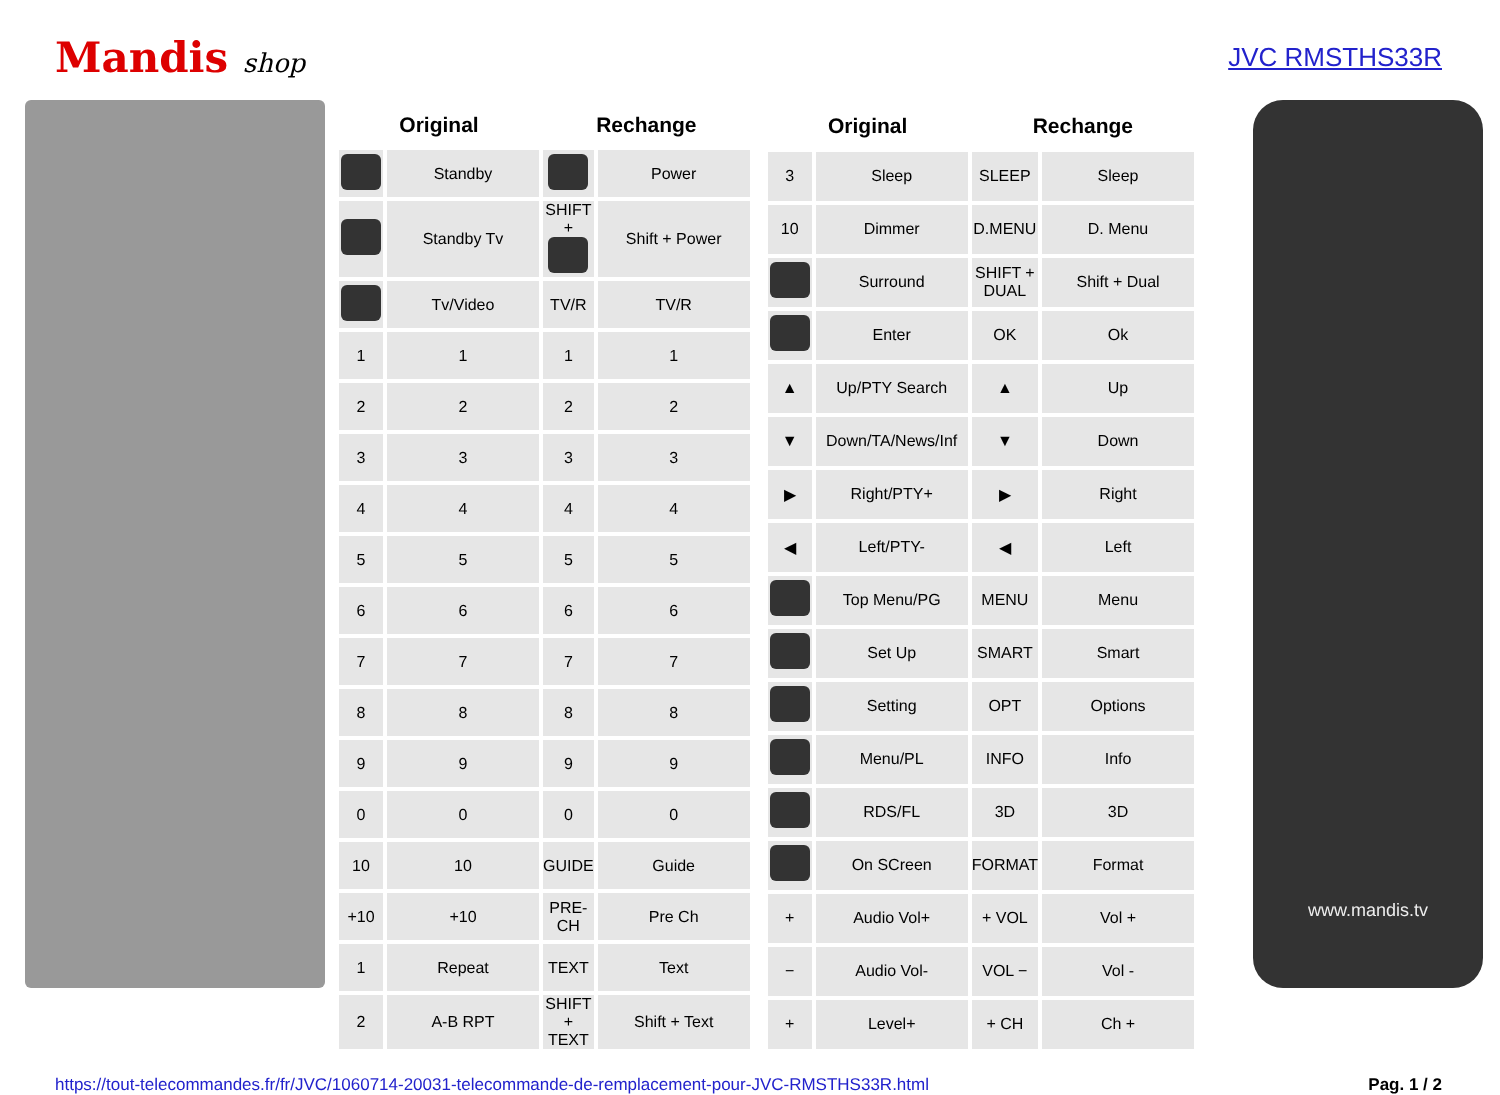Mandis shop JVC RMSTHS33R
| Original | | Rechange | |
| --- | --- | --- | --- |
| | Standby | | Power |
| | Standby Tv | SHIFT + | Shift + Power |
| | Tv/Video | TV/R | TV/R |
| 1 | 1 | 1 | 1 |
| 2 | 2 | 2 | 2 |
| 3 | 3 | 3 | 3 |
| 4 | 4 | 4 | 4 |
| 5 | 5 | 5 | 5 |
| 6 | 6 | 6 | 6 |
| 7 | 7 | 7 | 7 |
| 8 | 8 | 8 | 8 |
| 9 | 9 | 9 | 9 |
| 0 | 0 | 0 | 0 |
| 10 | 10 | GUIDE | Guide |
| +10 | +10 | PRE-CH | Pre Ch |
| 1 | Repeat | TEXT | Text |
| 2 | A-B RPT | SHIFT + TEXT | Shift + Text |
| Original | | Rechange | |
| --- | --- | --- | --- |
| 3 | Sleep | SLEEP | Sleep |
| 10 | Dimmer | D.MENU | D. Menu |
| | Surround | SHIFT + DUAL | Shift + Dual |
| | Enter | OK | Ok |
| ▲ | Up/PTY Search | ▲ | Up |
| ▼ | Down/TA/News/Inf | ▼ | Down |
| ▶ | Right/PTY+ | ▶ | Right |
| ◀ | Left/PTY- | ◀ | Left |
| | Top Menu/PG | MENU | Menu |
| | Set Up | SMART | Smart |
| | Setting | OPT | Options |
| | Menu/PL | INFO | Info |
| | RDS/FL | 3D | 3D |
| | On SCreen | FORMAT | Format |
| + | Audio Vol+ | + VOL | Vol + |
| − | Audio Vol- | VOL − | Vol - |
| + | Level+ | + CH | Ch + |
www.mandis.tv
https://tout-telecommandes.fr/fr/JVC/1060714-20031-telecommande-de-remplacement-pour-JVC-RMSTHS33R.html Pag. 1 / 2